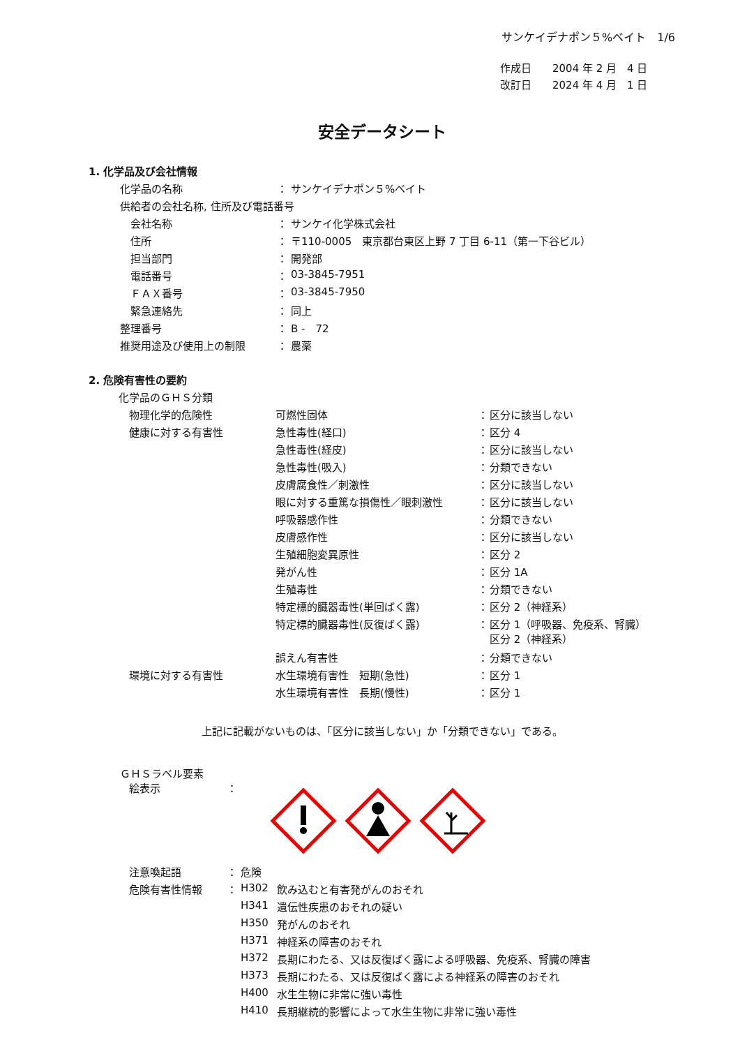サンケイデナポン５%ベイト　1/6
作成日　　2004 年 2 月　4 日
改訂日　　2024 年 4 月　1 日
安全データシート
1. 化学品及び会社情報
| 化学品の名称 | ： | サンケイデナポン５%ベイト |
| 供給者の会社名称, 住所及び電話番号 | | |
| 会社名称 | ： | サンケイ化学株式会社 |
| 住所 | ： | 〒110-0005 東京都台東区上野 7 丁目 6-11（第一下谷ビル） |
| 担当部門 | ： | 開発部 |
| 電話番号 | ： | 03-3845-7951 |
| ＦＡＸ番号 | ： | 03-3845-7950 |
| 緊急連絡先 | ： | 同上 |
| 整理番号 | ： | B - 72 |
| 推奨用途及び使用上の制限 | ： | 農薬 |
2. 危険有害性の要約
化学品のＧＨＳ分類
| 物理化学的危険性 | 可燃性固体 | ： | 区分に該当しない |
| 健康に対する有害性 | 急性毒性(経口) | ： | 区分 4 |
| | 急性毒性(経皮) | ： | 区分に該当しない |
| | 急性毒性(吸入) | ： | 分類できない |
| | 皮膚腐食性／刺激性 | ： | 区分に該当しない |
| | 眼に対する重篤な損傷性／眼刺激性 | ： | 区分に該当しない |
| | 呼吸器感作性 | ： | 分類できない |
| | 皮膚感作性 | ： | 区分に該当しない |
| | 生殖細胞変異原性 | ： | 区分 2 |
| | 発がん性 | ： | 区分 1A |
| | 生殖毒性 | ： | 分類できない |
| | 特定標的臓器毒性(単回ばく露) | ： | 区分 2（神経系） |
| | 特定標的臓器毒性(反復ばく露) | ： | 区分 1（呼吸器、免疫系、腎臓） 区分 2（神経系） |
| | 誤えん有害性 | ： | 分類できない |
| 環境に対する有害性 | 水生環境有害性 短期(急性) | ： | 区分 1 |
| | 水生環境有害性 長期(慢性) | ： | 区分 1 |
上記に記載がないものは、「区分に該当しない」か「分類できない」である。
ＧＨＳラベル要素
絵表示 ：
| 注意喚起語 | ： | 危険 | |
| 危険有害性情報 | ： | H302 | 飲み込むと有害発がんのおそれ |
| | | H341 | 遺伝性疾患のおそれの疑い |
| | | H350 | 発がんのおそれ |
| | | H371 | 神経系の障害のおそれ |
| | | H372 | 長期にわたる、又は反復ばく露による呼吸器、免疫系、腎臓の障害 |
| | | H373 | 長期にわたる、又は反復ばく露による神経系の障害のおそれ |
| | | H400 | 水生生物に非常に強い毒性 |
| | | H410 | 長期継続的影響によって水生生物に非常に強い毒性 |